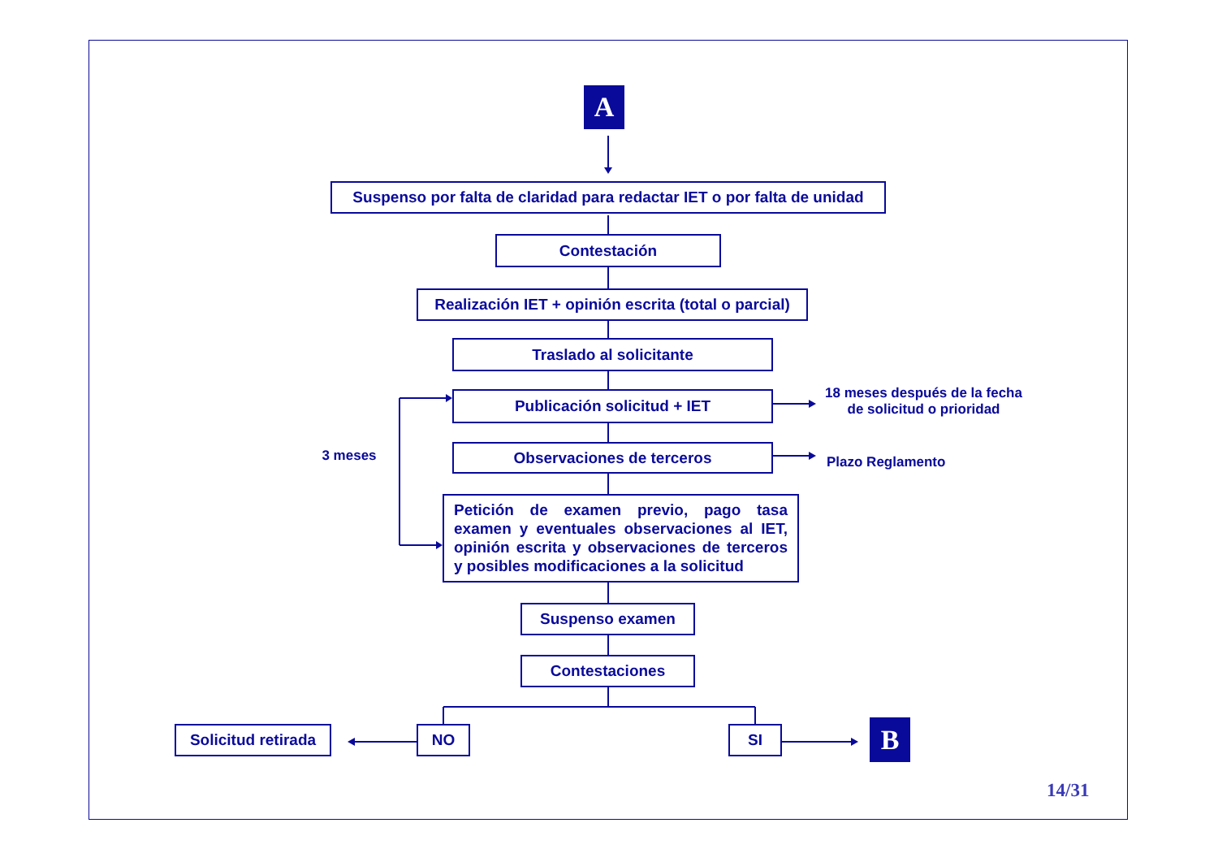A
Suspenso por falta de claridad para redactar IET o por falta de unidad
Contestación
Realización IET + opinión escrita (total o parcial)
Traslado al solicitante
Publicación solicitud + IET
18 meses después de la fecha de solicitud o prioridad
3 meses
Observaciones de terceros
Plazo Reglamento
Petición de examen previo, pago tasa examen y eventuales observaciones al IET, opinión escrita y observaciones de terceros y posibles modificaciones a la solicitud
Suspenso examen
Contestaciones
Solicitud retirada
NO SI
B
14/31